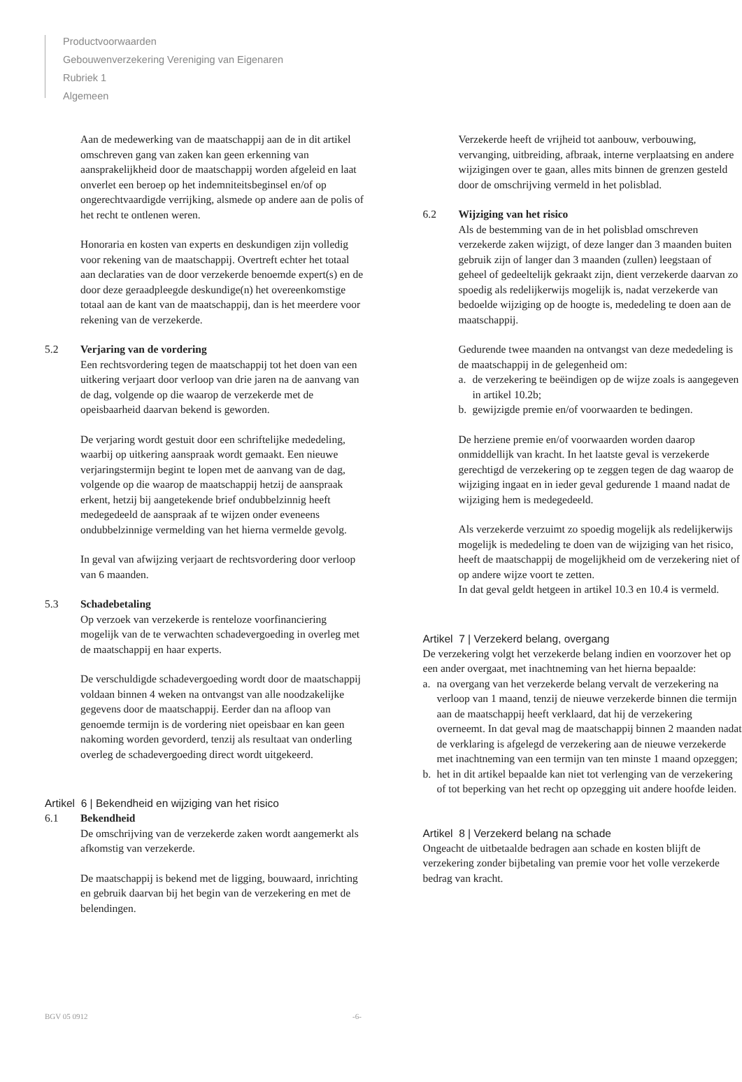Productvoorwaarden
Gebouwenverzekering Vereniging van Eigenaren
Rubriek 1
Algemeen
Aan de medewerking van de maatschappij aan de in dit artikel omschreven gang van zaken kan geen erkenning van aansprakelijkheid door de maatschappij worden afgeleid en laat onverlet een beroep op het indemniteitsbeginsel en/of op ongerechtvaardigde verrijking, alsmede op andere aan de polis of het recht te ontlenen weren.
Honoraria en kosten van experts en deskundigen zijn volledig voor rekening van de maatschappij. Overtreft echter het totaal aan declaraties van de door verzekerde benoemde expert(s) en de door deze geraadpleegde deskundige(n) het overeenkomstige totaal aan de kant van de maatschappij, dan is het meerdere voor rekening van de verzekerde.
5.2 Verjaring van de vordering
Een rechtsvordering tegen de maatschappij tot het doen van een uitkering verjaart door verloop van drie jaren na de aanvang van de dag, volgende op die waarop de verzekerde met de opeisbaarheid daarvan bekend is geworden.
De verjaring wordt gestuit door een schriftelijke mededeling, waarbij op uitkering aanspraak wordt gemaakt. Een nieuwe verjaringstermijn begint te lopen met de aanvang van de dag, volgende op die waarop de maatschappij hetzij de aanspraak erkent, hetzij bij aangetekende brief ondubbelzinnig heeft medegedeeld de aanspraak af te wijzen onder eveneens ondubbelzinnige vermelding van het hierna vermelde gevolg.
In geval van afwijzing verjaart de rechtsvordering door verloop van 6 maanden.
5.3 Schadebetaling
Op verzoek van verzekerde is renteloze voorfinanciering mogelijk van de te verwachten schadevergoeding in overleg met de maatschappij en haar experts.
De verschuldigde schadevergoeding wordt door de maatschappij voldaan binnen 4 weken na ontvangst van alle noodzakelijke gegevens door de maatschappij. Eerder dan na afloop van genoemde termijn is de vordering niet opeisbaar en kan geen nakoming worden gevorderd, tenzij als resultaat van onderling overleg de schadevergoeding direct wordt uitgekeerd.
Artikel 6 | Bekendheid en wijziging van het risico
6.1 Bekendheid
De omschrijving van de verzekerde zaken wordt aangemerkt als afkomstig van verzekerde.
De maatschappij is bekend met de ligging, bouwaard, inrichting en gebruik daarvan bij het begin van de verzekering en met de belendingen.
Verzekerde heeft de vrijheid tot aanbouw, verbouwing, vervanging, uitbreiding, afbraak, interne verplaatsing en andere wijzigingen over te gaan, alles mits binnen de grenzen gesteld door de omschrijving vermeld in het polisblad.
6.2 Wijziging van het risico
Als de bestemming van de in het polisblad omschreven verzekerde zaken wijzigt, of deze langer dan 3 maanden buiten gebruik zijn of langer dan 3 maanden (zullen) leegstaan of geheel of gedeeltelijk gekraakt zijn, dient verzekerde daarvan zo spoedig als redelijkerwijs mogelijk is, nadat verzekerde van bedoelde wijziging op de hoogte is, mededeling te doen aan de maatschappij.
Gedurende twee maanden na ontvangst van deze mededeling is de maatschappij in de gelegenheid om:
a. de verzekering te beëindigen op de wijze zoals is aangegeven in artikel 10.2b;
b. gewijzigde premie en/of voorwaarden te bedingen.
De herziene premie en/of voorwaarden worden daarop onmiddellijk van kracht. In het laatste geval is verzekerde gerechtigd de verzekering op te zeggen tegen de dag waarop de wijziging ingaat en in ieder geval gedurende 1 maand nadat de wijziging hem is medegedeeld.
Als verzekerde verzuimt zo spoedig mogelijk als redelijkerwijs mogelijk is mededeling te doen van de wijziging van het risico, heeft de maatschappij de mogelijkheid om de verzekering niet of op andere wijze voort te zetten.
In dat geval geldt hetgeen in artikel 10.3 en 10.4 is vermeld.
Artikel 7 | Verzekerd belang, overgang
De verzekering volgt het verzekerde belang indien en voorzover het op een ander overgaat, met inachtneming van het hierna bepaalde:
a. na overgang van het verzekerde belang vervalt de verzekering na verloop van 1 maand, tenzij de nieuwe verzekerde binnen die termijn aan de maatschappij heeft verklaard, dat hij de verzekering overneemt. In dat geval mag de maatschappij binnen 2 maanden nadat de verklaring is afgelegd de verzekering aan de nieuwe verzekerde met inachtneming van een termijn van ten minste 1 maand opzeggen;
b. het in dit artikel bepaalde kan niet tot verlenging van de verzekering of tot beperking van het recht op opzegging uit andere hoofde leiden.
Artikel 8 | Verzekerd belang na schade
Ongeacht de uitbetaalde bedragen aan schade en kosten blijft de verzekering zonder bijbetaling van premie voor het volle verzekerde bedrag van kracht.
BGV 05 0912 -6-